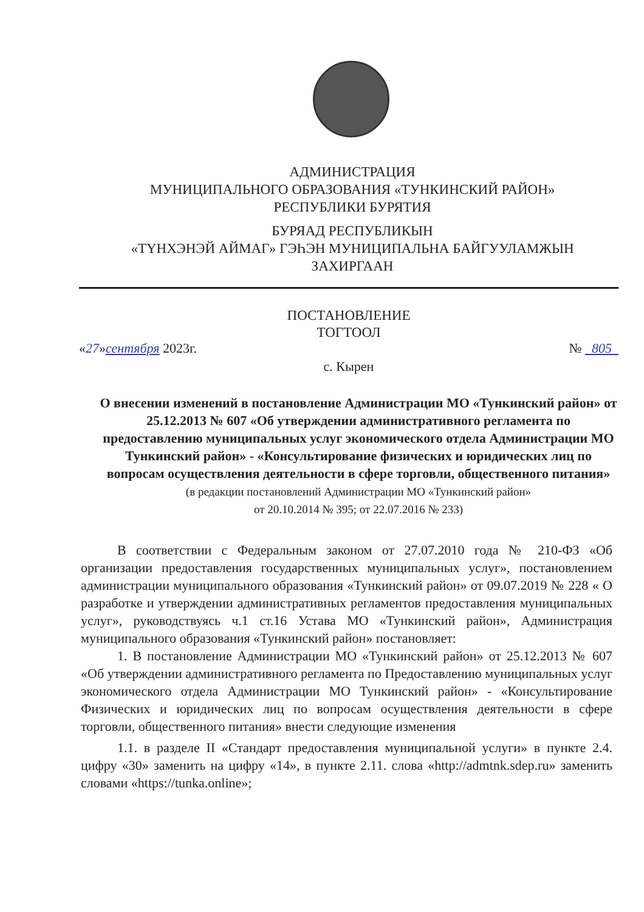АДМИНИСТРАЦИЯ
МУНИЦИПАЛЬНОГО ОБРАЗОВАНИЯ «ТУНКИНСКИЙ РАЙОН»
РЕСПУБЛИКИ БУРЯТИЯ
БУРЯАД РЕСПУБЛИКЫН
«ТҮНХЭНЭЙ АЙМАГ» ГЭҺЭН МУНИЦИПАЛЬНА БАЙГУУЛАМЖЫН
ЗАХИРГААН
ПОСТАНОВЛЕНИЕ
ТОГТООЛ
«27»сентября 2023г. № 805
с. Кырен
О внесении изменений в постановление Администрации МО «Тункинский район» от 25.12.2013 № 607 «Об утверждении административного регламента по предоставлению муниципальных услуг экономического отдела Администрации МО Тункинский район» - «Консультирование физических и юридических лиц по вопросам осуществления деятельности в сфере торговли, общественного питания»
(в редакции постановлений Администрации МО «Тункинский район»
от 20.10.2014 № 395; от 22.07.2016 № 233)
В соответствии с Федеральным законом от 27.07.2010 года № 210-ФЗ «Об организации предоставления государственных муниципальных услуг», постановлением администрации муниципального образования «Тункинский район» от 09.07.2019 № 228 « О разработке и утверждении административных регламентов предоставления муниципальных услуг», руководствуясь ч.1 ст.16 Устава МО «Тункинский район», Администрация муниципального образования «Тункинский район» постановляет:
1. В постановление Администрации МО «Тункинский район» от 25.12.2013 № 607 «Об утверждении административного регламента по Предоставлению муниципальных услуг экономического отдела Администрации МО Тункинский район» - «Консультирование Физических и юридических лиц по вопросам осуществления деятельности в сфере торговли, общественного питания» внести следующие изменения
1.1. в разделе II «Стандарт предоставления муниципальной услуги» в пункте 2.4. цифру «30» заменить на цифру «14», в пункте 2.11. слова «http://admtnk.sdep.ru» заменить словами «https://tunka.online»;